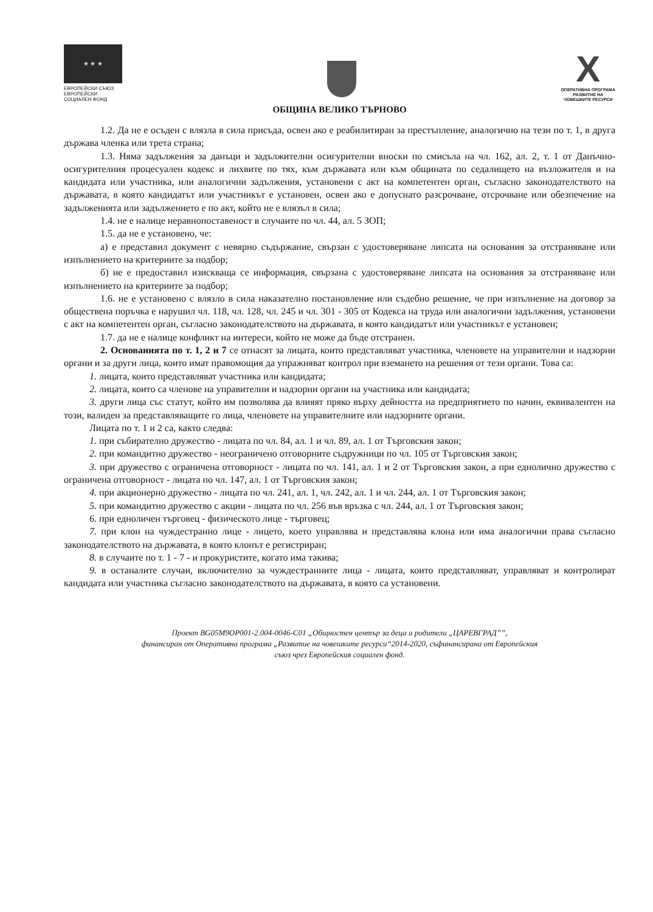★ ★ ★
ЕВРОПЕЙСКИ СЪЮЗ
ЕВРОПЕЙСКИ
СОЦИАЛЕН ФОНД
X
ОПЕРАТИВНА ПРОГРАМА
РАЗВИТИЕ НА
ЧОВЕШКИТЕ РЕСУРСИ
ОБЩИНА ВЕЛИКО ТЪРНОВО
1.2. Да не е осъден с влязла в сила присъда, освен ако е реабилитиран за престъпление, аналогично на тези по т. 1, в друга държава членка или трета страна;
1.3. Няма задължения за данъци и задължителни осигурителни вноски по смисъла на чл. 162, ал. 2, т. 1 от Данъчно-осигурителния процесуален кодекс и лихвите по тях, към държавата или към общината по седалището на възложителя и на кандидата или участника, или аналогични задължения, установени с акт на компетентен орган, съгласно законодателството на държавата, в която кандидатът или участникът е установен, освен ако е допуснато разсрочване, отсрочване или обезпечение на задълженията или задължението е по акт, който не е влязъл в сила;
1.4. не е налице неравнопоставеност в случаите по чл. 44, ал. 5 ЗОП;
1.5. да не е установено, че:
а) е представил документ с невярно съдържание, свързан с удостоверяване липсата на основания за отстраняване или изпълнението на критериите за подбор;
б) не е предоставил изискваща се информация, свързана с удостоверяване липсата на основания за отстраняване или изпълнението на критериите за подбор;
1.6. не е установено с влязло в сила наказателно постановление или съдебно решение, че при изпълнение на договор за обществена поръчка е нарушил чл. 118, чл. 128, чл. 245 и чл. 301 - 305 от Кодекса на труда или аналогични задължения, установени с акт на компетентен орган, съгласно законодателството на държавата, в която кандидатът или участникът е установен;
1.7. да не е налице конфликт на интереси, който не може да бъде отстранен.
2. Основанията по т. 1, 2 и 7 се отнасят за лицата, които представляват участника, членовете на управителни и надзорни органи и за други лица, които имат правомощия да упражняват контрол при вземането на решения от тези органи. Това са:
1. лицата, които представляват участника или кандидата;
2. лицата, които са членове на управителни и надзорни органи на участника или кандидата;
3. други лица със статут, който им позволява да влияят пряко върху дейността на предприятието по начин, еквивалентен на този, валиден за представляващите го лица, членовете на управителните или надзорните органи.
Лицата по т. 1 и 2 са, както следва:
1. при събирателно дружество - лицата по чл. 84, ал. 1 и чл. 89, ал. 1 от Търговския закон;
2. при командитно дружество - неограничено отговорните съдружници по чл. 105 от Търговския закон;
3. при дружество с ограничена отговорност - лицата по чл. 141, ал. 1 и 2 от Търговския закон, а при еднолично дружество с ограничена отговорност - лицата по чл. 147, ал. 1 от Търговския закон;
4. при акционерно дружество - лицата по чл. 241, ал. 1, чл. 242, ал. 1 и чл. 244, ал. 1 от Търговския закон;
5. при командитно дружество с акции - лицата по чл. 256 във връзка с чл. 244, ал. 1 от Търговския закон;
6. при едноличен търговец - физическото лице - търговец;
7. при клон на чуждестранно лице - лицето, което управлява и представлява клона или има аналогични права съгласно законодателството на държавата, в която клонът е регистриран;
8. в случаите по т. 1 - 7 - и прокуристите, когато има такива;
9. в останалите случаи, включително за чуждестранните лица - лицата, които представляват, управляват и контролират кандидата или участника съгласно законодателството на държавата, в която са установени.
Проект BG05M9OP001-2.004-0046-C01 „Общностен център за деца и родители „ЦАРЕВГРАД””,
финансиран от Оперативна програма „Развитие на човешките ресурси“2014-2020, съфинансирана от Европейския
съюз чрез Европейския социален фонд.